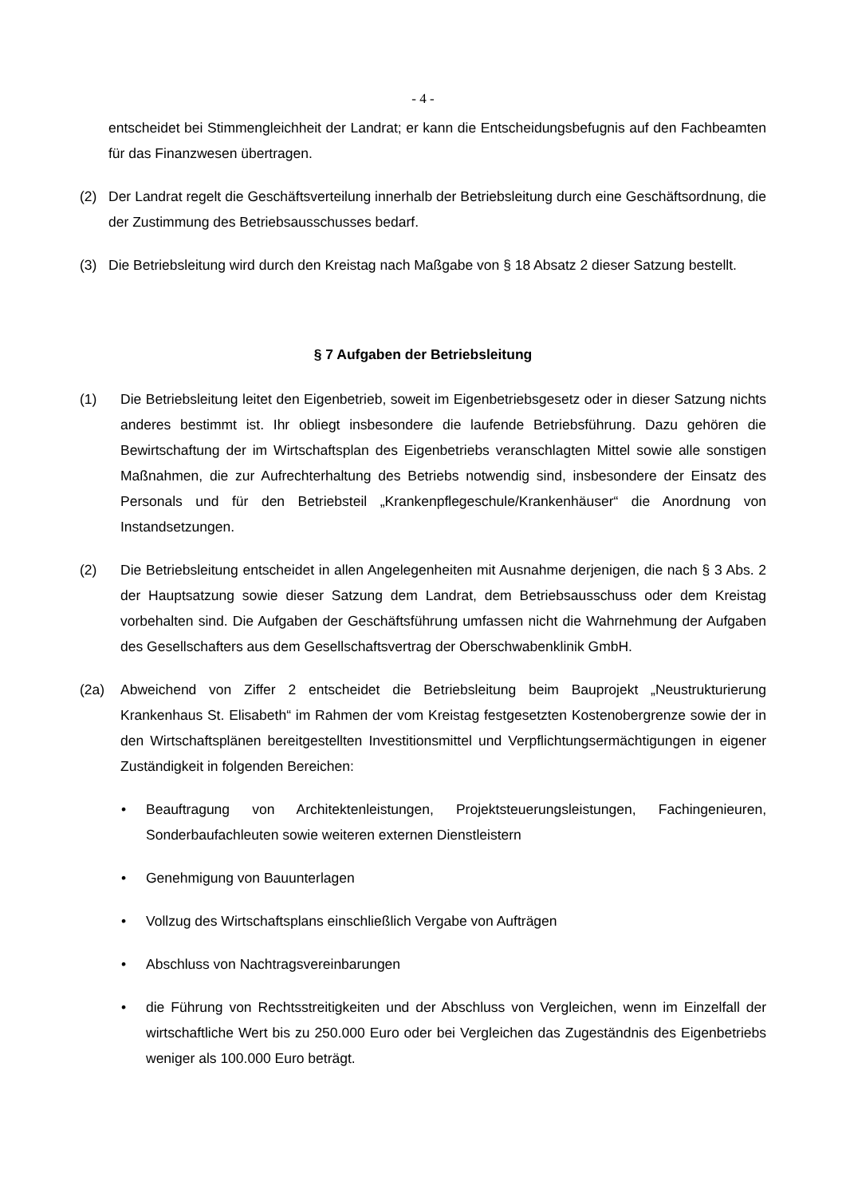- 4 -
entscheidet bei Stimmengleichheit der Landrat; er kann die Entscheidungsbefugnis auf den Fachbeamten für das Finanzwesen übertragen.
(2) Der Landrat regelt die Geschäftsverteilung innerhalb der Betriebsleitung durch eine Geschäftsordnung, die der Zustimmung des Betriebsausschusses bedarf.
(3) Die Betriebsleitung wird durch den Kreistag nach Maßgabe von § 18 Absatz 2 dieser Satzung bestellt.
§ 7 Aufgaben der Betriebsleitung
(1) Die Betriebsleitung leitet den Eigenbetrieb, soweit im Eigenbetriebsgesetz oder in dieser Satzung nichts anderes bestimmt ist. Ihr obliegt insbesondere die laufende Betriebsführung. Dazu gehören die Bewirtschaftung der im Wirtschaftsplan des Eigenbetriebs veranschlagten Mittel sowie alle sonstigen Maßnahmen, die zur Aufrechterhaltung des Betriebs notwendig sind, insbesondere der Einsatz des Personals und für den Betriebsteil „Krankenpflegeschule/Krankenhäuser“ die Anordnung von Instandsetzungen.
(2) Die Betriebsleitung entscheidet in allen Angelegenheiten mit Ausnahme derjenigen, die nach § 3 Abs. 2 der Hauptsatzung sowie dieser Satzung dem Landrat, dem Betriebsausschuss oder dem Kreistag vorbehalten sind. Die Aufgaben der Geschäftsführung umfassen nicht die Wahrnehmung der Aufgaben des Gesellschafters aus dem Gesellschaftsvertrag der Oberschwabenklinik GmbH.
(2a) Abweichend von Ziffer 2 entscheidet die Betriebsleitung beim Bauprojekt „Neustrukturierung Krankenhaus St. Elisabeth“ im Rahmen der vom Kreistag festgesetzten Kostenobergrenze sowie der in den Wirtschaftsplänen bereitgestellten Investitionsmittel und Verpflichtungsermächtigungen in eigener Zuständigkeit in folgenden Bereichen:
• Beauftragung von Architektenleistungen, Projektsteuerungsleistungen, Fachingenieuren, Sonderbaufachleuten sowie weiteren externen Dienstleistern
• Genehmigung von Bauunterlagen
• Vollzug des Wirtschaftsplans einschließlich Vergabe von Aufträgen
• Abschluss von Nachtragsvereinbarungen
• die Führung von Rechtsstreitigkeiten und der Abschluss von Vergleichen, wenn im Einzelfall der wirtschaftliche Wert bis zu 250.000 Euro oder bei Vergleichen das Zugeständnis des Eigenbetriebs weniger als 100.000 Euro beträgt.